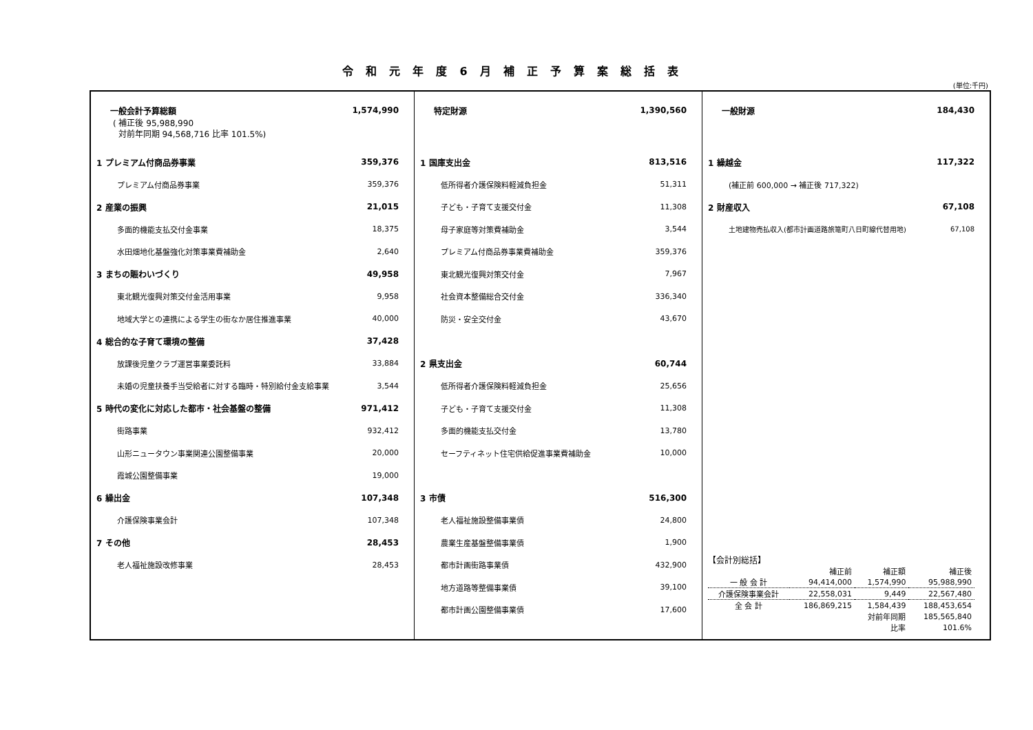令和元年度6月補正予算案総括表
(単位:千円)
一般会計予算総額 1,574,990
( 補正後 95,988,990
対前年同期 94,568,716 比率 101.5%)
1 プレミアム付商品券事業 359,376
プレミアム付商品券事業 359,376
2 産業の振興 21,015
多面的機能支払交付金事業 18,375
水田畑地化基盤強化対策事業費補助金 2,640
3 まちの賑わいづくり 49,958
東北観光復興対策交付金活用事業 9,958
地域大学との連携による学生の街なか居住推進事業 40,000
4 総合的な子育て環境の整備 37,428
放課後児童クラブ運営事業委託料 33,884
未婚の児童扶養手当受給者に対する臨時・特別給付金支給事業 3,544
5 時代の変化に対応した都市・社会基盤の整備 971,412
街路事業 932,412
山形ニュータウン事業関連公園整備事業 20,000
霞城公園整備事業 19,000
6 繰出金 107,348
介護保険事業会計 107,348
7 その他 28,453
老人福祉施設改修事業 28,453
特定財源 1,390,560
1 国庫支出金 813,516
低所得者介護保険料軽減負担金 51,311
子ども・子育て支援交付金 11,308
母子家庭等対策費補助金 3,544
プレミアム付商品券事業費補助金 359,376
東北観光復興対策交付金 7,967
社会資本整備総合交付金 336,340
防災・安全交付金 43,670
2 県支出金 60,744
低所得者介護保険料軽減負担金 25,656
子ども・子育て支援交付金 11,308
多面的機能支払交付金 13,780
セーフティネット住宅供給促進事業費補助金 10,000
3 市債 516,300
老人福祉施設整備事業債 24,800
農業生産基盤整備事業債 1,900
都市計画街路事業債 432,900
地方道路等整備事業債 39,100
都市計画公園整備事業債 17,600
一般財源 184,430
1 繰越金 117,322
(補正前 600,000 → 補正後 717,322)
2 財産収入 67,108
土地建物売払収入(都市計画道路旅篭町八日町線代替用地) 67,108
【会計別総括】
| | 補正前 | 補正額 | 補正後 |
| --- | --- | --- | --- |
| 一 般 会 計 | 94,414,000 | 1,574,990 | 95,988,990 |
| 介護保険事業会計 | 22,558,031 | 9,449 | 22,567,480 |
| 全 会 計 | 186,869,215 | 1,584,439 | 188,453,654 |
| | | 対前年同期 | 185,565,840 |
| | | 比率 | 101.6% |